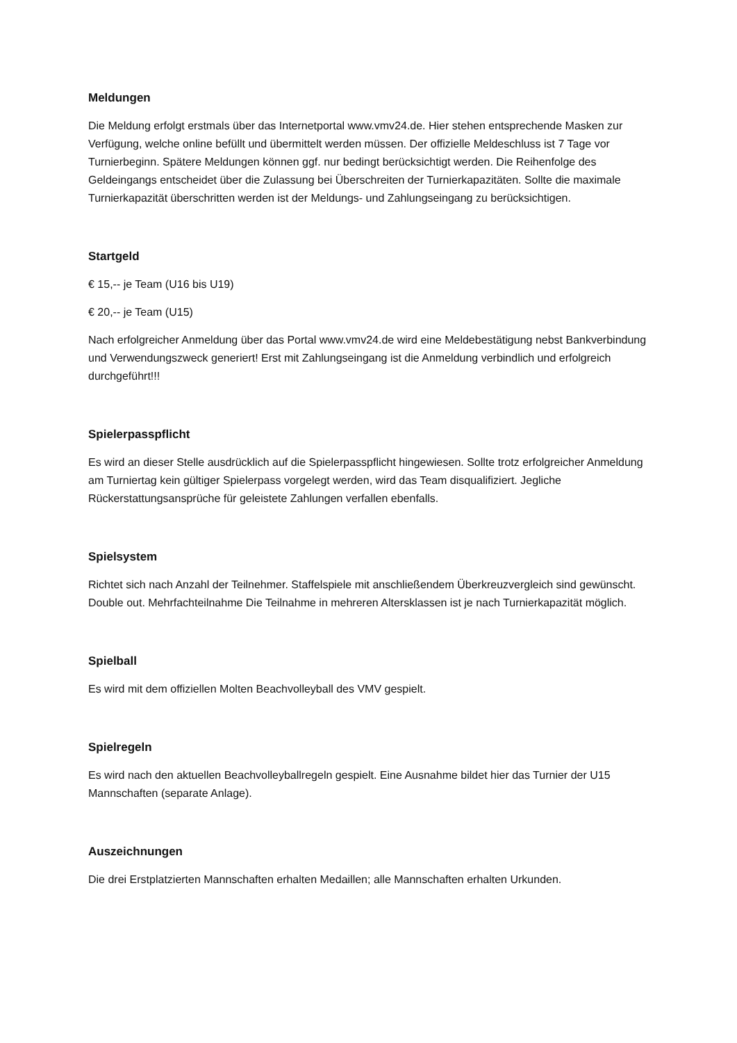Meldungen
Die Meldung erfolgt erstmals über das Internetportal www.vmv24.de. Hier stehen entsprechende Masken zur Verfügung, welche online befüllt und übermittelt werden müssen. Der offizielle Meldeschluss ist 7 Tage vor Turnierbeginn. Spätere Meldungen können ggf. nur bedingt berücksichtigt werden. Die Reihenfolge des Geldeingangs entscheidet über die Zulassung bei Überschreiten der Turnierkapazitäten. Sollte die maximale Turnierkapazität überschritten werden ist der Meldungs- und Zahlungseingang zu berücksichtigen.
Startgeld
€ 15,-- je Team (U16 bis U19)
€ 20,-- je Team (U15)
Nach erfolgreicher Anmeldung über das Portal www.vmv24.de wird eine Meldebestätigung nebst Bankverbindung und Verwendungszweck generiert! Erst mit Zahlungseingang ist die Anmeldung verbindlich und erfolgreich durchgeführt!!!
Spielerpasspflicht
Es wird an dieser Stelle ausdrücklich auf die Spielerpasspflicht hingewiesen. Sollte trotz erfolgreicher Anmeldung am Turniertag kein gültiger Spielerpass vorgelegt werden, wird das Team disqualifiziert. Jegliche Rückerstattungsansprüche für geleistete Zahlungen verfallen ebenfalls.
Spielsystem
Richtet sich nach Anzahl der Teilnehmer. Staffelspiele mit anschließendem Überkreuzvergleich sind gewünscht. Double out. Mehrfachteilnahme Die Teilnahme in mehreren Altersklassen ist je nach Turnierkapazität möglich.
Spielball
Es wird mit dem offiziellen Molten Beachvolleyball des VMV gespielt.
Spielregeln
Es wird nach den aktuellen Beachvolleyballregeln gespielt. Eine Ausnahme bildet hier das Turnier der U15 Mannschaften (separate Anlage).
Auszeichnungen
Die drei Erstplatzierten Mannschaften erhalten Medaillen; alle Mannschaften erhalten Urkunden.